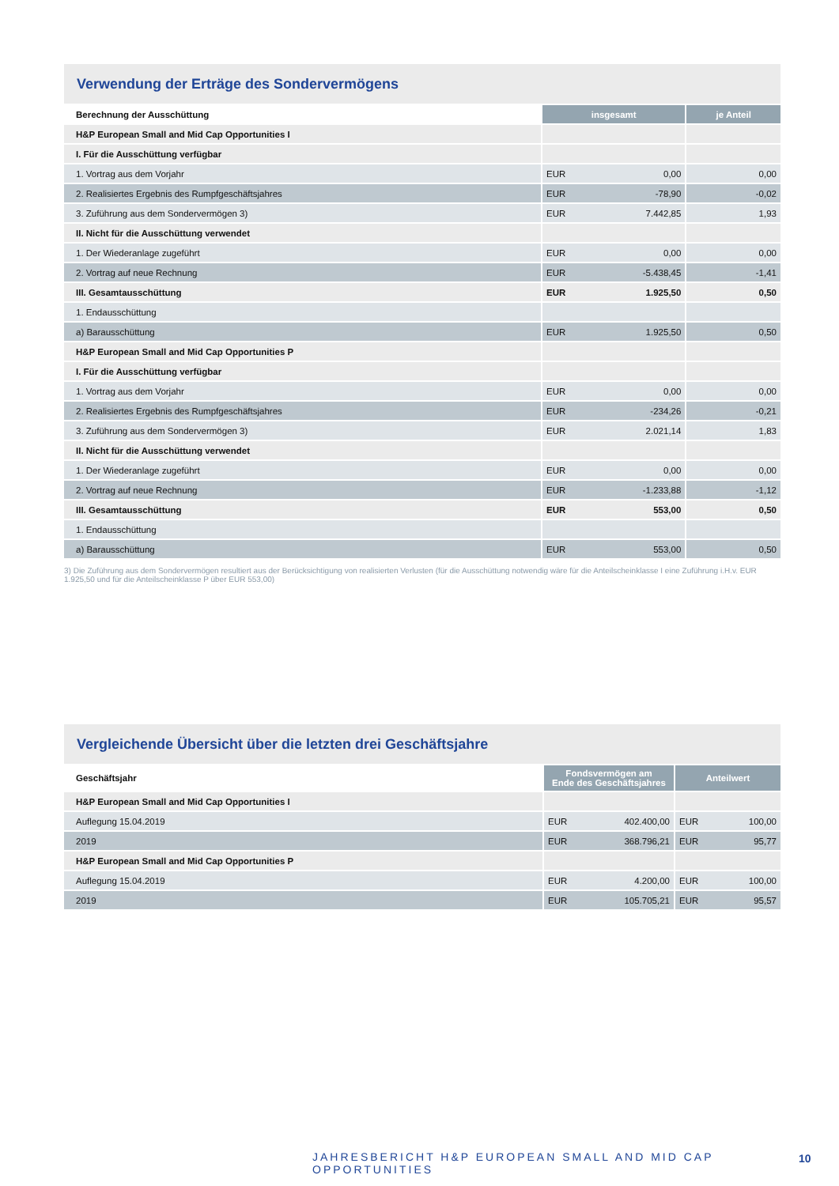Verwendung der Erträge des Sondervermögens
| Berechnung der Ausschüttung | insgesamt | | je Anteil |
| --- | --- | --- | --- |
| H&P European Small and Mid Cap Opportunities I | | | |
| I. Für die Ausschüttung verfügbar | | | |
| 1. Vortrag aus dem Vorjahr | EUR | 0,00 | 0,00 |
| 2. Realisiertes Ergebnis des Rumpfgeschäftsjahres | EUR | -78,90 | -0,02 |
| 3. Zuführung aus dem Sondervermögen 3) | EUR | 7.442,85 | 1,93 |
| II. Nicht für die Ausschüttung verwendet | | | |
| 1. Der Wiederanlage zugeführt | EUR | 0,00 | 0,00 |
| 2. Vortrag auf neue Rechnung | EUR | -5.438,45 | -1,41 |
| III. Gesamtausschüttung | EUR | 1.925,50 | 0,50 |
| 1. Endausschüttung | | | |
| a) Barausschüttung | EUR | 1.925,50 | 0,50 |
| H&P European Small and Mid Cap Opportunities P | | | |
| I. Für die Ausschüttung verfügbar | | | |
| 1. Vortrag aus dem Vorjahr | EUR | 0,00 | 0,00 |
| 2. Realisiertes Ergebnis des Rumpfgeschäftsjahres | EUR | -234,26 | -0,21 |
| 3. Zuführung aus dem Sondervermögen 3) | EUR | 2.021,14 | 1,83 |
| II. Nicht für die Ausschüttung verwendet | | | |
| 1. Der Wiederanlage zugeführt | EUR | 0,00 | 0,00 |
| 2. Vortrag auf neue Rechnung | EUR | -1.233,88 | -1,12 |
| III. Gesamtausschüttung | EUR | 553,00 | 0,50 |
| 1. Endausschüttung | | | |
| a) Barausschüttung | EUR | 553,00 | 0,50 |
3) Die Zuführung aus dem Sondervermögen resultiert aus der Berücksichtigung von realisierten Verlusten (für die Ausschüttung notwendig wäre für die Anteilscheinklasse I eine Zuführung i.H.v. EUR 1.925,50 und für die Anteilscheinklasse P über EUR 553,00)
Vergleichende Übersicht über die letzten drei Geschäftsjahre
| Geschäftsjahr | Fondsvermögen am Ende des Geschäftsjahres | | Anteilwert | |
| --- | --- | --- | --- | --- |
| H&P European Small and Mid Cap Opportunities I | | | | |
| Auflegung 15.04.2019 | EUR | 402.400,00 | EUR | 100,00 |
| 2019 | EUR | 368.796,21 | EUR | 95,77 |
| H&P European Small and Mid Cap Opportunities P | | | | |
| Auflegung 15.04.2019 | EUR | 4.200,00 | EUR | 100,00 |
| 2019 | EUR | 105.705,21 | EUR | 95,57 |
JAHRESBERICHT H&P EUROPEAN SMALL AND MID CAP OPPORTUNITIES
10